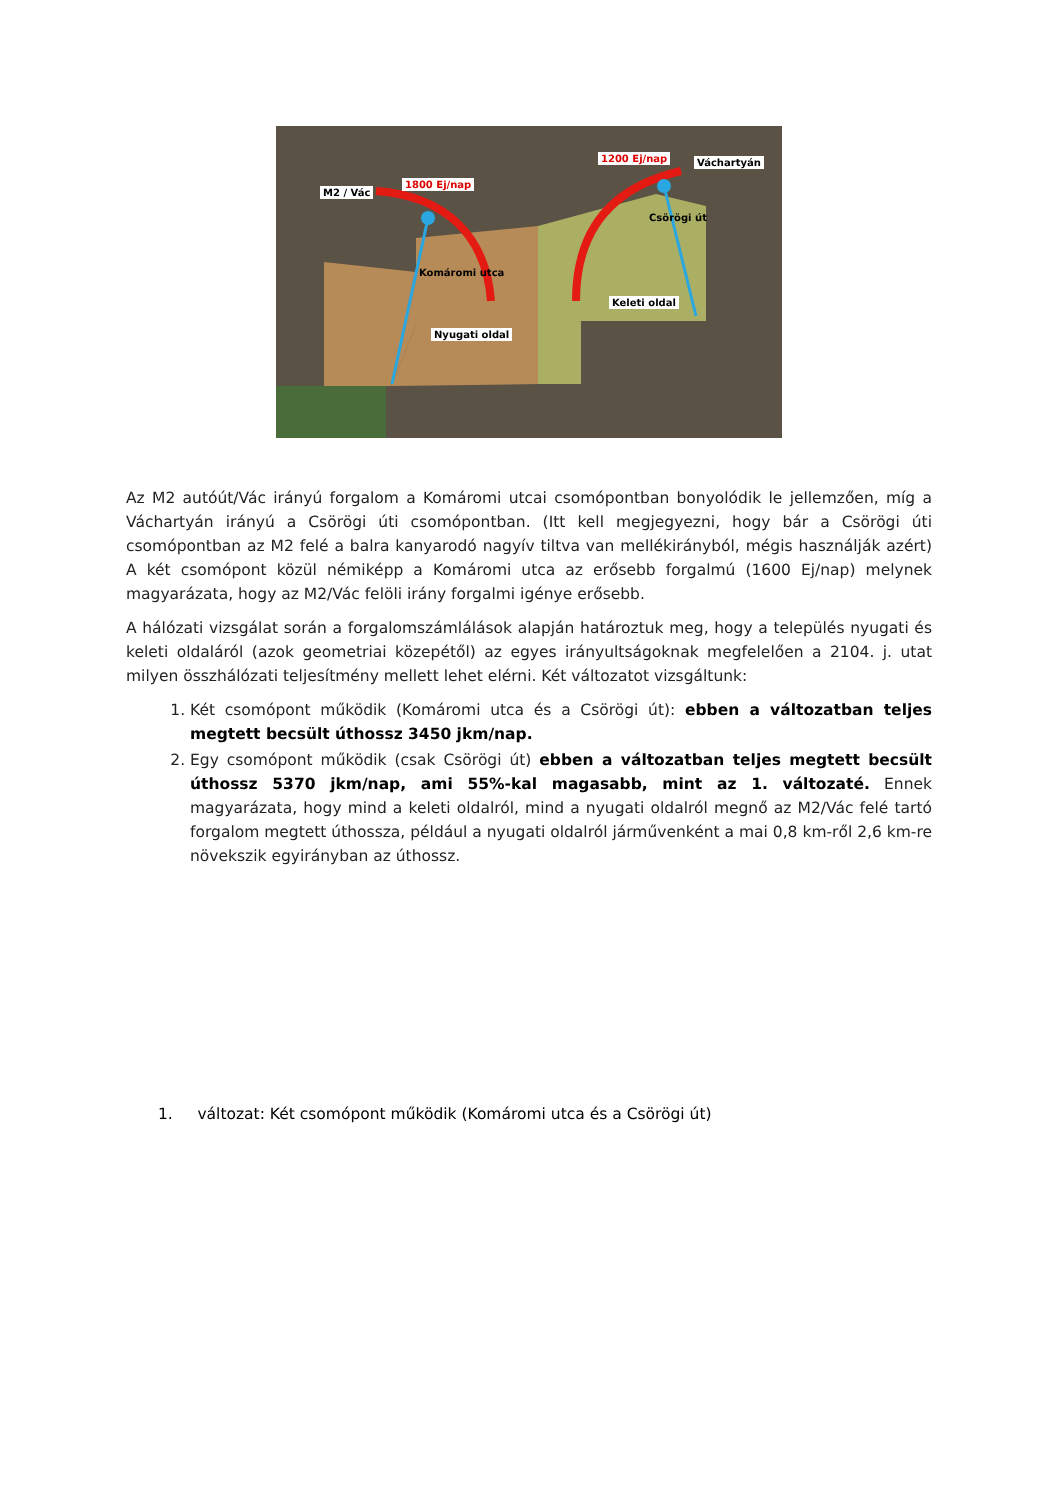M2 / Vác
1800 Ej/nap
1200 Ej/nap Váchartyán
Nyugati oldal
Keleti oldal
Komáromi utca
Csörögi út
Az M2 autóút/Vác irányú forgalom a Komáromi utcai csomópontban bonyolódik le jellemzően, míg a Váchartyán irányú a Csörögi úti csomópontban. (Itt kell megjegyezni, hogy bár a Csörögi úti csomópontban az M2 felé a balra kanyarodó nagyív tiltva van mellékirányból, mégis használják azért) A két csomópont közül némiképp a Komáromi utca az erősebb forgalmú (1600 Ej/nap) melynek magyarázata, hogy az M2/Vác felöli irány forgalmi igénye erősebb.
A hálózati vizsgálat során a forgalomszámlálások alapján határoztuk meg, hogy a település nyugati és keleti oldaláról (azok geometriai közepétől) az egyes irányultságoknak megfelelően a 2104. j. utat milyen összhálózati teljesítmény mellett lehet elérni. Két változatot vizsgáltunk:
1. Két csomópont működik (Komáromi utca és a Csörögi út): ebben a változatban teljes megtett becsült úthossz 3450 jkm/nap.
2. Egy csomópont működik (csak Csörögi út) ebben a változatban teljes megtett becsült úthossz 5370 jkm/nap, ami 55%-kal magasabb, mint az 1. változaté. Ennek magyarázata, hogy mind a keleti oldalról, mind a nyugati oldalról megnő az M2/Vác felé tartó forgalom megtett úthossza, például a nyugati oldalról járművenként a mai 0,8 km-ről 2,6 km-re növekszik egyirányban az úthossz.
1. változat: Két csomópont működik (Komáromi utca és a Csörögi út)